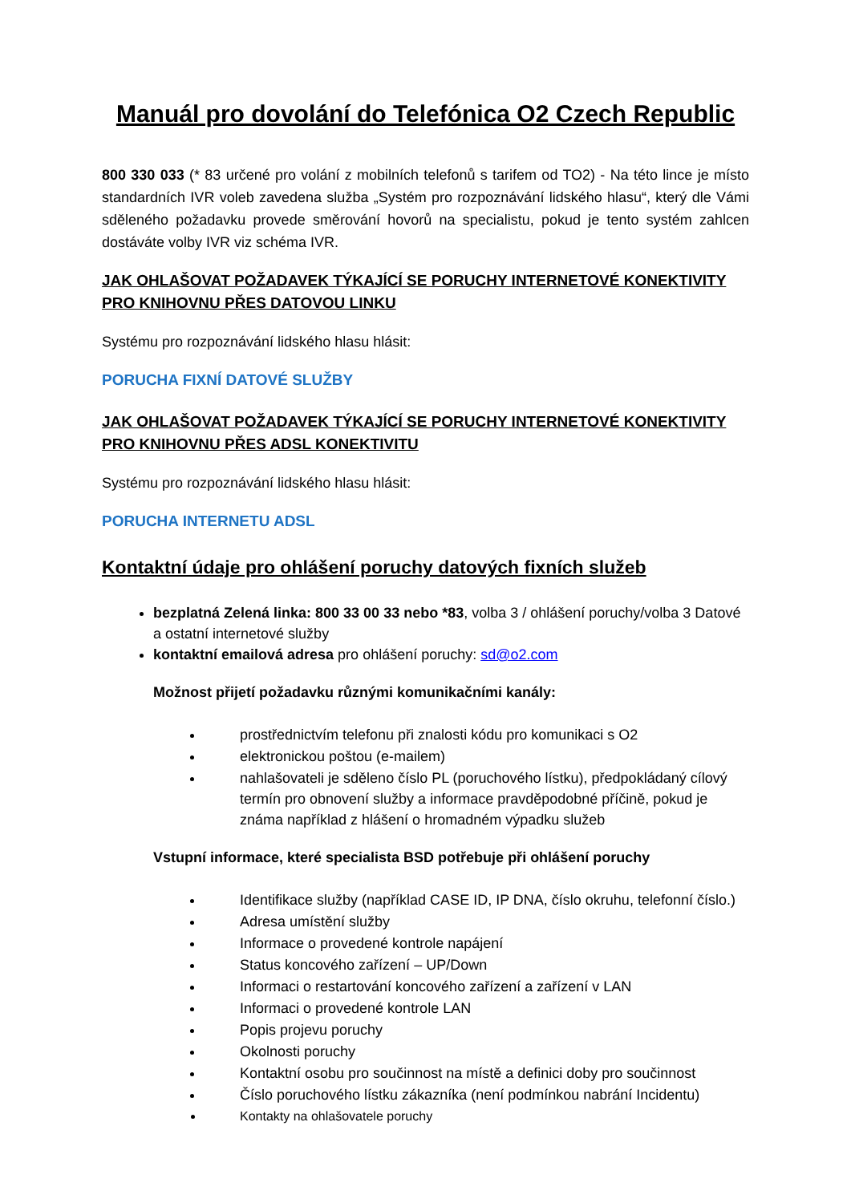Manuál pro dovolání do Telefónica O2 Czech Republic
800 330 033 (* 83 určené pro volání z mobilních telefonů s tarifem od TO2) - Na této lince je místo standardních IVR voleb zavedena služba „Systém pro rozpoznávání lidského hlasu“, který dle Vámi sděleného požadavku provede směrování hovorů na specialistu, pokud je tento systém zahlcen dostáváte volby IVR viz schéma IVR.
JAK OHLAŠOVAT POŽADAVEK TÝKAJÍCÍ SE PORUCHY INTERNETOVÉ KONEKTIVITY PRO KNIHOVNU PŘES DATOVOU LINKU
Systému pro rozpoznávání lidského hlasu hlásit:
PORUCHA FIXNÍ DATOVÉ SLUŽBY
JAK OHLAŠOVAT POŽADAVEK TÝKAJÍCÍ SE PORUCHY INTERNETOVÉ KONEKTIVITY PRO KNIHOVNU PŘES ADSL KONEKTIVITU
Systému pro rozpoznávání lidského hlasu hlásit:
PORUCHA INTERNETU ADSL
Kontaktní údaje pro ohlášení poruchy datových fixních služeb
bezplatná Zelená linka: 800 33 00 33 nebo *83, volba 3 / ohlášení poruchy/volba 3 Datové a ostatní internetové služby
kontaktní emailová adresa pro ohlášení poruchy: sd@o2.com
Možnost přijetí požadavku různými komunikačními kanály:
prostřednictvím telefonu při znalosti kódu pro komunikaci s O2
elektronickou poštou (e-mailem)
nahlašovateli je sděleno číslo PL (poruchového lístku), předpokládaný cílový termín pro obnovení služby a informace pravděpodobné příčině, pokud je známa například z hlášení o hromadném výpadku služeb
Vstupní informace, které specialista BSD potřebuje při ohlášení poruchy
Identifikace služby (například CASE ID, IP DNA, číslo okruhu, telefonní číslo.)
Adresa umístění služby
Informace o provedené kontrole napájení
Status koncového zařízení – UP/Down
Informaci o restartování koncového zařízení a zařízení v LAN
Informaci o provedené kontrole LAN
Popis projevu poruchy
Okolnosti poruchy
Kontaktní osobu pro součinnost na místě a definici doby pro součinnost
Číslo poruchového lístku zákazníka (není podmínkou nabrání Incidentu)
Kontakty na ohlašovatele poruchy